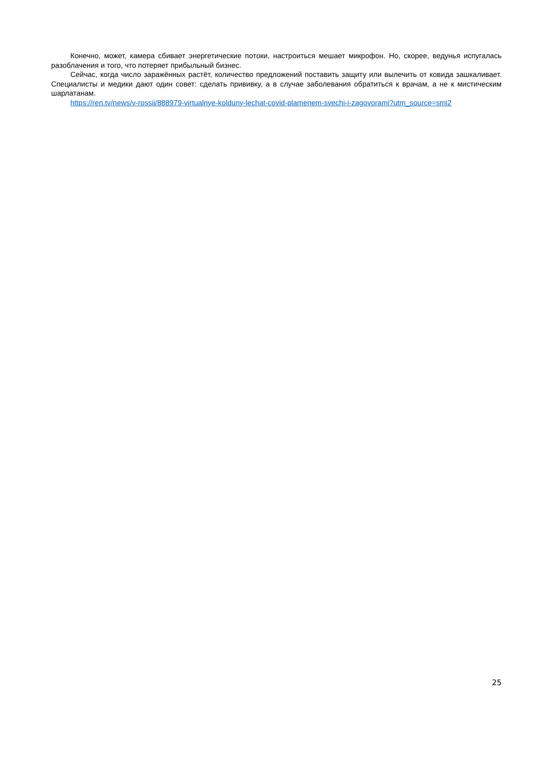Конечно, может, камера сбивает энергетические потоки, настроиться мешает микрофон. Но, скорее, ведунья испугалась разоблачения и того, что потеряет прибыльный бизнес.
Сейчас, когда число заражённых растёт, количество предложений поставить защиту или вылечить от ковида зашкаливает. Специалисты и медики дают один совет: сделать прививку, а в случае заболевания обратиться к врачам, а не к мистическим шарлатанам.
https://ren.tv/news/v-rossii/888979-virtualnye-kolduny-lechat-covid-plamenem-svechi-i-zagovorami?utm_source=smi2
25